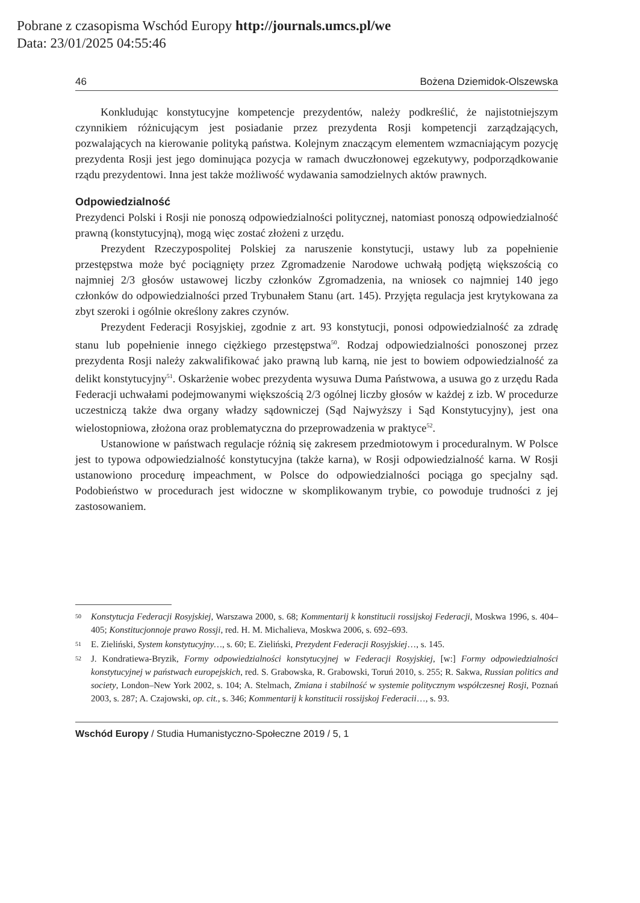Pobrane z czasopisma Wschód Europy http://journals.umcs.pl/we
Data: 23/01/2025 04:55:46
46 Bożena Dziemidok-Olszewska
Konkludując konstytucyjne kompetencje prezydentów, należy podkreślić, że najistotniejszym czynnikiem różnicującym jest posiadanie przez prezydenta Rosji kompetencji zarządzających, pozwalających na kierowanie polityką państwa. Kolejnym znaczącym elementem wzmacniającym pozycję prezydenta Rosji jest jego dominująca pozycja w ramach dwuczłonowej egzekutywy, podporządkowanie rządu prezydentowi. Inna jest także możliwość wydawania samodzielnych aktów prawnych.
Odpowiedzialność
Prezydenci Polski i Rosji nie ponoszą odpowiedzialności politycznej, natomiast ponoszą odpowiedzialność prawną (konstytucyjną), mogą więc zostać złożeni z urzędu.
Prezydent Rzeczypospolitej Polskiej za naruszenie konstytucji, ustawy lub za popełnienie przestępstwa może być pociągnięty przez Zgromadzenie Narodowe uchwałą podjętą większością co najmniej 2/3 głosów ustawowej liczby członków Zgromadzenia, na wniosek co najmniej 140 jego członków do odpowiedzialności przed Trybunałem Stanu (art. 145). Przyjęta regulacja jest krytykowana za zbyt szeroki i ogólnie określony zakres czynów.
Prezydent Federacji Rosyjskiej, zgodnie z art. 93 konstytucji, ponosi odpowiedzialność za zdradę stanu lub popełnienie innego ciężkiego przestępstwa<sup>50</sup>. Rodzaj odpowiedzialności ponoszonej przez prezydenta Rosji należy zakwalifikować jako prawną lub karną, nie jest to bowiem odpowiedzialność za delikt konstytucyjny<sup>51</sup>. Oskarżenie wobec prezydenta wysuwa Duma Państwowa, a usuwa go z urzędu Rada Federacji uchwałami podejmowanymi większością 2/3 ogólnej liczby głosów w każdej z izb. W procedurze uczestniczą także dwa organy władzy sądowniczej (Sąd Najwyższy i Sąd Konstytucyjny), jest ona wielostopniowa, złożona oraz problematyczna do przeprowadzenia w praktyce<sup>52</sup>.
Ustanowione w państwach regulacje różnią się zakresem przedmiotowym i proceduralnym. W Polsce jest to typowa odpowiedzialność konstytucyjna (także karna), w Rosji odpowiedzialność karna. W Rosji ustanowiono procedurę impeachment, w Polsce do odpowiedzialności pociąga go specjalny sąd. Podobieństwo w procedurach jest widoczne w skomplikowanym trybie, co powoduje trudności z jej zastosowaniem.
50 Konstytucja Federacji Rosyjskiej, Warszawa 2000, s. 68; Kommentarij k konstitucii rossijskoj Federacji, Moskwa 1996, s. 404–405; Konstitucjonnoje prawo Rossji, red. H. M. Michalieva, Moskwa 2006, s. 692–693.
51 E. Zieliński, System konstytucyjny…, s. 60; E. Zieliński, Prezydent Federacji Rosyjskiej…, s. 145.
52 J. Kondratiewa-Bryzik, Formy odpowiedzialności konstytucyjnej w Federacji Rosyjskiej, [w:] Formy odpowiedzialności konstytucyjnej w państwach europejskich, red. S. Grabowska, R. Grabowski, Toruń 2010, s. 255; R. Sakwa, Russian politics and society, London–New York 2002, s. 104; A. Stelmach, Zmiana i stabilność w systemie politycznym współczesnej Rosji, Poznań 2003, s. 287; A. Czajowski, op. cit., s. 346; Kommentarij k konstitucii rossijskoj Federacii…, s. 93.
Wschód Europy / Studia Humanistyczno-Społeczne 2019 / 5, 1